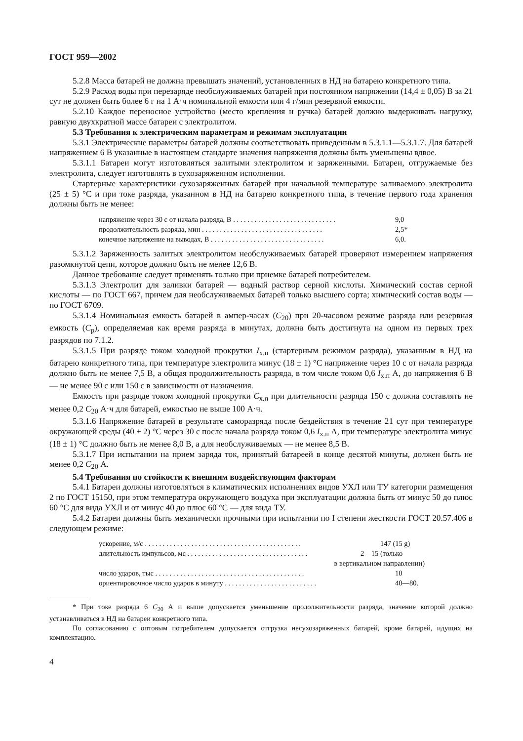ГОСТ 959—2002
5.2.8 Масса батарей не должна превышать значений, установленных в НД на батарею конкретного типа.
5.2.9 Расход воды при перезаряде необслуживаемых батарей при постоянном напряжении (14,4 ± 0,05) В за 21 сут не должен быть более 6 г на 1 А·ч номинальной емкости или 4 г/мин резервной емкости.
5.2.10 Каждое переносное устройство (место крепления и ручка) батарей должно выдерживать нагрузку, равную двухкратной массе батареи с электролитом.
5.3 Требования к электрическим параметрам и режимам эксплуатации
5.3.1 Электрические параметры батарей должны соответствовать приведенным в 5.3.1.1—5.3.1.7. Для батарей напряжением 6 В указанные в настоящем стандарте значения напряжения должны быть уменьшены вдвое.
5.3.1.1 Батареи могут изготовляться залитыми электролитом и заряженными. Батареи, отгружаемые без электролита, следует изготовлять в сухозаряженном исполнении.
Стартерные характеристики сухозаряженных батарей при начальной температуре заливаемого электролита (25 ± 5) °С и при токе разряда, указанном в НД на батарею конкретного типа, в течение первого года хранения должны быть не менее:
напряжение через 30 с от начала разряда, В . . . . . . . . . . . . . . . . . . . . . . . . . . . . . 9,0
продолжительность разряда, мин . . . . . . . . . . . . . . . . . . . . . . . . . . . . . . . . . . 2,5*
конечное напряжение на выводах, В . . . . . . . . . . . . . . . . . . . . . . . . . . . . . . . . 6,0.
5.3.1.2 Заряженность залитых электролитом необслуживаемых батарей проверяют измерением напряжения разомкнутой цепи, которое должно быть не менее 12,6 В.
Данное требование следует применять только при приемке батарей потребителем.
5.3.1.3 Электролит для заливки батарей — водный раствор серной кислоты. Химический состав серной кислоты — по ГОСТ 667, причем для необслуживаемых батарей только высшего сорта; химический состав воды — по ГОСТ 6709.
5.3.1.4 Номинальная емкость батарей в ампер-часах (C<sub>20</sub>) при 20-часовом режиме разряда или резервная емкость (C<sub>р</sub>), определяемая как время разряда в минутах, должна быть достигнута на одном из первых трех разрядов по 7.1.2.
5.3.1.5 При разряде током холодной прокрутки I<sub>х.п</sub> (стартерным режимом разряда), указанным в НД на батарею конкретного типа, при температуре электролита минус (18 ± 1) °С напряжение через 10 с от начала разряда должно быть не менее 7,5 В, а общая продолжительность разряда, в том числе током 0,6 I<sub>х.п</sub> А, до напряжения 6 В — не менее 90 с или 150 с в зависимости от назначения.
Емкость при разряде током холодной прокрутки C<sub>х.п</sub> при длительности разряда 150 с должна составлять не менее 0,2 C<sub>20</sub> А·ч для батарей, емкостью не выше 100 А·ч.
5.3.1.6 Напряжение батарей в результате саморазряда после бездействия в течение 21 сут при температуре окружающей среды (40 ± 2) °С через 30 с после начала разряда током 0,6 I<sub>х.п</sub> А, при температуре электролита минус (18 ± 1) °С должно быть не менее 8,0 В, а для необслуживаемых — не менее 8,5 В.
5.3.1.7 При испытании на прием заряда ток, принятый батареей в конце десятой минуты, должен быть не менее 0,2 C<sub>20</sub> А.
5.4 Требования по стойкости к внешним воздействующим факторам
5.4.1 Батареи должны изготовляться в климатических исполнениях видов УХЛ или ТУ категории размещения 2 по ГОСТ 15150, при этом температура окружающего воздуха при эксплуатации должна быть от минус 50 до плюс 60 °С для вида УХЛ и от минус 40 до плюс 60 °С — для вида ТУ.
5.4.2 Батареи должны быть механически прочными при испытании по I степени жесткости ГОСТ 20.57.406 в следующем режиме:
ускорение, м/с . . . . . . . . . . . . . . . . . . . . . . . . . . . . . . . . . . . . . . . . . . . . 147 (15 g)
длительность импульсов, мс . . . . . . . . . . . . . . . . . . . . . . . . . . . . . . . . . . 2—15 (только
в вертикальном направлении)
число ударов, тыс . . . . . . . . . . . . . . . . . . . . . . . . . . . . . . . . . . . . . . . . . . 10
ориентировочное число ударов в минуту . . . . . . . . . . . . . . . . . . . . . . . . . . 40—80.
* При токе разряда 6 C<sub>20</sub> А и выше допускается уменьшение продолжительности разряда, значение которой должно устанавливаться в НД на батареи конкретного типа.
По согласованию с оптовым потребителем допускается отгрузка несухозаряженных батарей, кроме батарей, идущих на комплектацию.
4